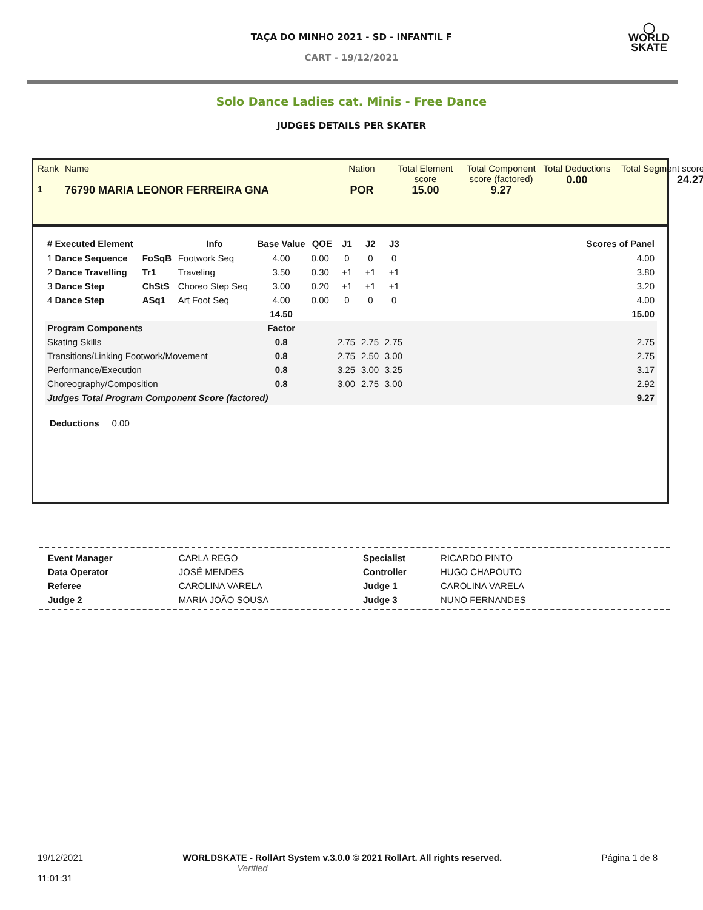TAÇA DO MINHO 2021 - SD - INFANTIL F
CART - 19/12/2021
◯
WORLD
SKATE
Solo Dance Ladies cat. Minis - Free Dance
JUDGES DETAILS PER SKATER
Rank
1
Name
76790 MARIA LEONOR FERREIRA GNA
Nation
POR
Total Element score
15.00
Total Component score (factored)
9.27
Total Deductions
0.00
Total Segment score
24.27
| # Executed Element | | Info | Base Value | QOE | J1 | J2 | J3 | | Scores of Panel |
| --- | --- | --- | --- | --- | --- | --- | --- | --- | --- |
| 1 Dance Sequence | FoSqB | Footwork Seq | 4.00 | 0.00 | 0 | 0 | 0 | | 4.00 |
| 2 Dance Travelling | Tr1 | Traveling | 3.50 | 0.30 | +1 | +1 | +1 | | 3.80 |
| 3 Dance Step | ChStS | Choreo Step Seq | 3.00 | 0.20 | +1 | +1 | +1 | | 3.20 |
| 4 Dance Step | ASq1 | Art Foot Seq | 4.00 | 0.00 | 0 | 0 | 0 | | 4.00 |
| | | | 14.50 | | | | | | 15.00 |
| Program Components | | | Factor | | | | | | |
| Skating Skills | | | 0.8 | | 2.75 | 2.75 | 2.75 | | 2.75 |
| Transitions/Linking Footwork/Movement | | | 0.8 | | 2.75 | 2.50 | 3.00 | | 2.75 |
| Performance/Execution | | | 0.8 | | 3.25 | 3.00 | 3.25 | | 3.17 |
| Choreography/Composition | | | 0.8 | | 3.00 | 2.75 | 3.00 | | 2.92 |
| Judges Total Program Component Score (factored) | | | | | | | | | 9.27 |
Deductions 0.00
| Event Manager | CARLA REGO |
| Data Operator | JOSÉ MENDES |
| Referee | CAROLINA VARELA |
| Judge 2 | MARIA JOÃO SOUSA |
| Specialist | RICARDO PINTO |
| Controller | HUGO CHAPOUTO |
| Judge 1 | CAROLINA VARELA |
| Judge 3 | NUNO FERNANDES |
19/12/2021
11:01:31
WORLDSKATE - RollArt System v.3.0.0 © 2021 RollArt. All rights reserved.
Verified
Página 1 de 8